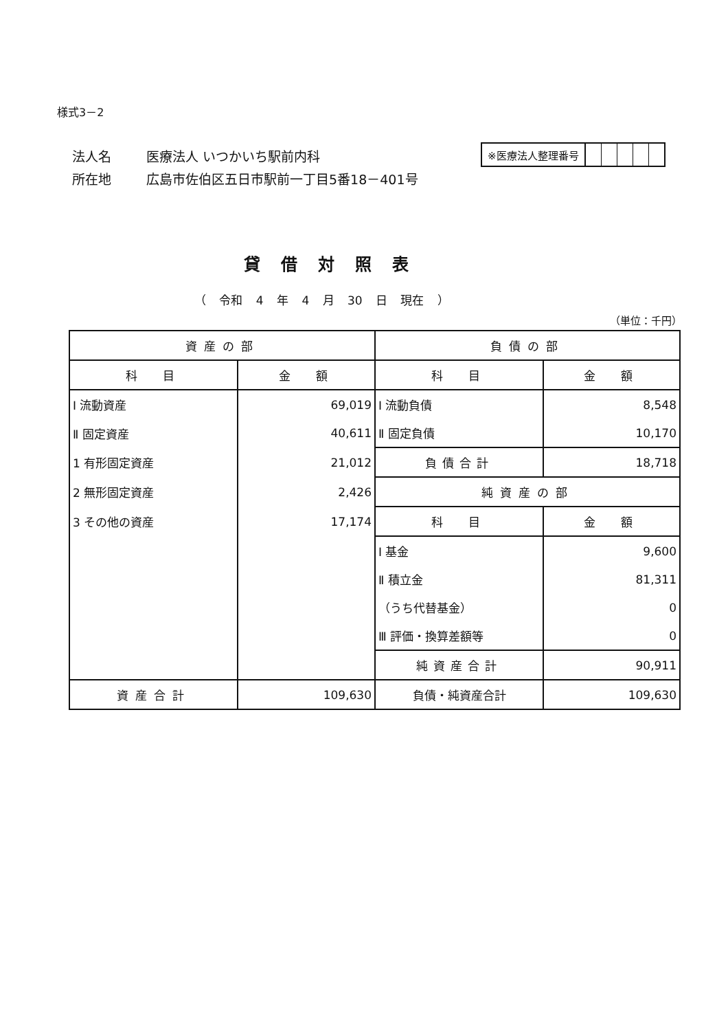様式3－2
法人名 医療法人 いつかいち駅前内科
所在地 広島市佐伯区五日市駅前一丁目5番18－401号
※医療法人整理番号
貸借対照表
（ 令和 4 年 4 月 30 日 現在 ）
（単位：千円）
| 資産の部 | | 負債の部 | |
| --- | --- | --- | --- |
| 科 目 | 金 額 | 科 目 | 金 額 |
| Ⅰ 流動資産 | 69,019 | Ⅰ 流動負債 | 8,548 |
| Ⅱ 固定資産 | 40,611 | Ⅱ 固定負債 | 10,170 |
| 1 有形固定資産 | 21,012 | 負債合計 | 18,718 |
| 2 無形固定資産 | 2,426 | 純資産の部 | |
| 3 その他の資産 | 17,174 | 科 目 | 金 額 |
| | | Ⅰ 基金 | 9,600 |
| | | Ⅱ 積立金 | 81,311 |
| | | （うち代替基金） | 0 |
| | | Ⅲ 評価・換算差額等 | 0 |
| | | 純資産合計 | 90,911 |
| 資産合計 | 109,630 | 負債・純資産合計 | 109,630 |